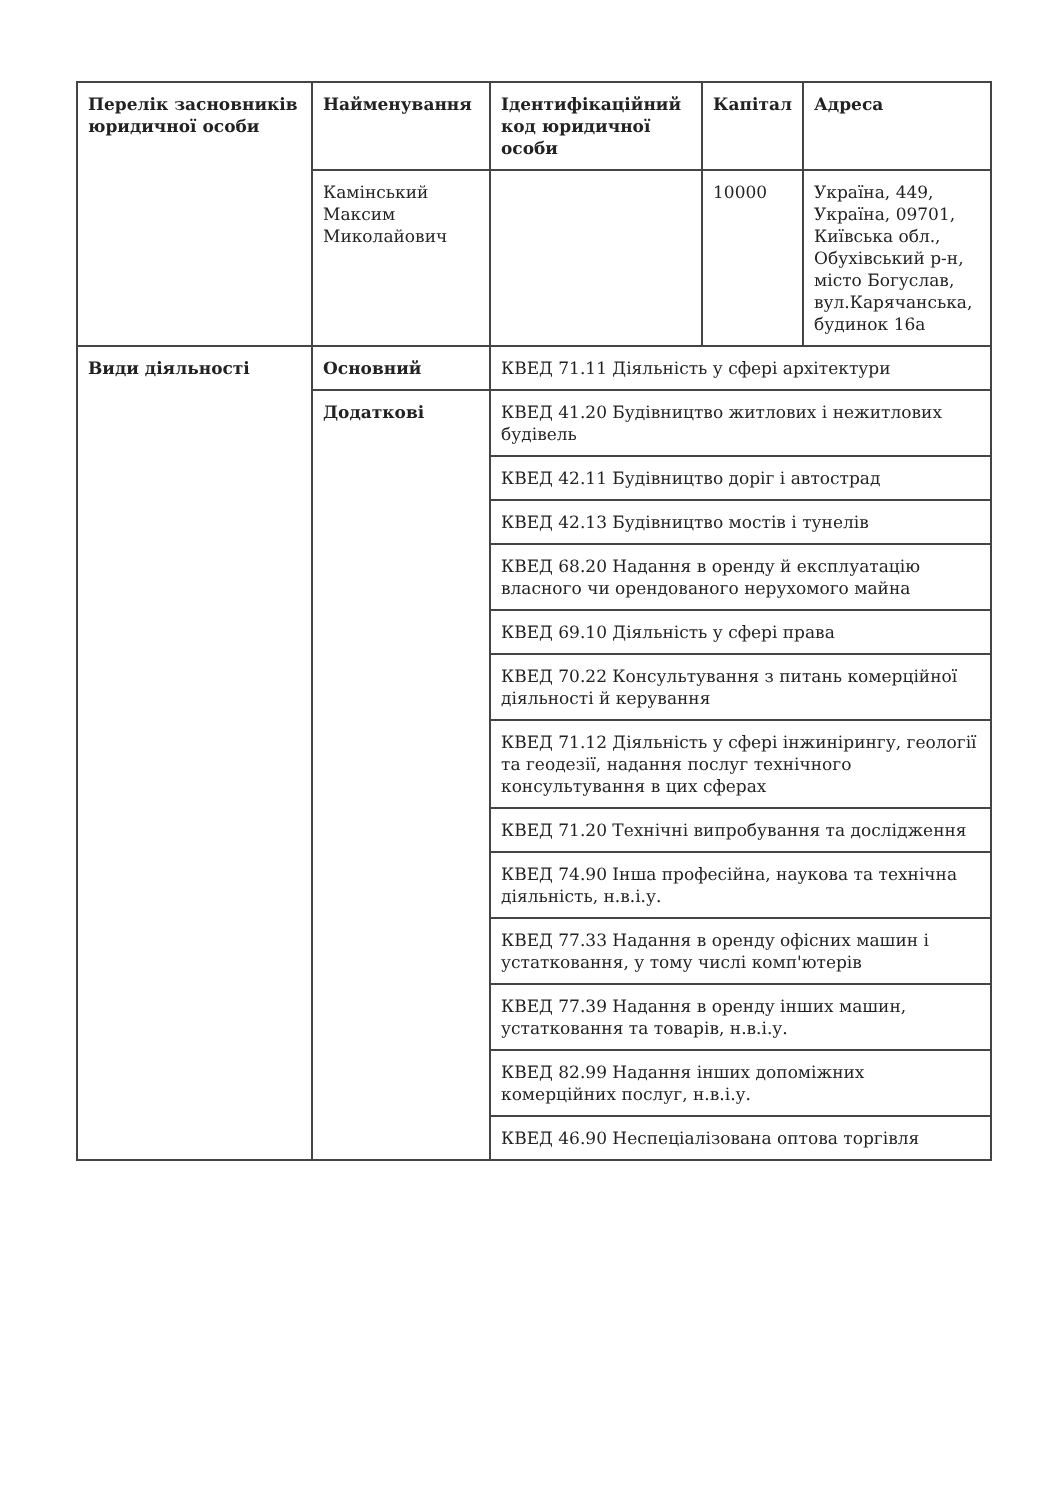| Перелік засновників юридичної особи | Найменування | Ідентифікаційний код юридичної особи | Капітал | Адреса |
| --- | --- | --- | --- | --- |
| | Камінський Максим Миколайович | | 10000 | Україна, 449, Україна, 09701, Київська обл., Обухівський р-н, місто Богуслав, вул.Карячанська, будинок 16а |
| Види діяльності | Основний | КВЕД 71.11 Діяльність у сфері архітектури | | |
| | Додаткові | КВЕД 41.20 Будівництво житлових і нежитлових будівель | | |
| | | КВЕД 42.11 Будівництво доріг і автострад | | |
| | | КВЕД 42.13 Будівництво мостів і тунелів | | |
| | | КВЕД 68.20 Надання в оренду й експлуатацію власного чи орендованого нерухомого майна | | |
| | | КВЕД 69.10 Діяльність у сфері права | | |
| | | КВЕД 70.22 Консультування з питань комерційної діяльності й керування | | |
| | | КВЕД 71.12 Діяльність у сфері інжинірингу, геології та геодезії, надання послуг технічного консультування в цих сферах | | |
| | | КВЕД 71.20 Технічні випробування та дослідження | | |
| | | КВЕД 74.90 Інша професійна, наукова та технічна діяльність, н.в.і.у. | | |
| | | КВЕД 77.33 Надання в оренду офісних машин і устатковання, у тому числі комп'ютерів | | |
| | | КВЕД 77.39 Надання в оренду інших машин, устатковання та товарів, н.в.і.у. | | |
| | | КВЕД 82.99 Надання інших допоміжних комерційних послуг, н.в.і.у. | | |
| | | КВЕД 46.90 Неспеціалізована оптова торгівля | | |